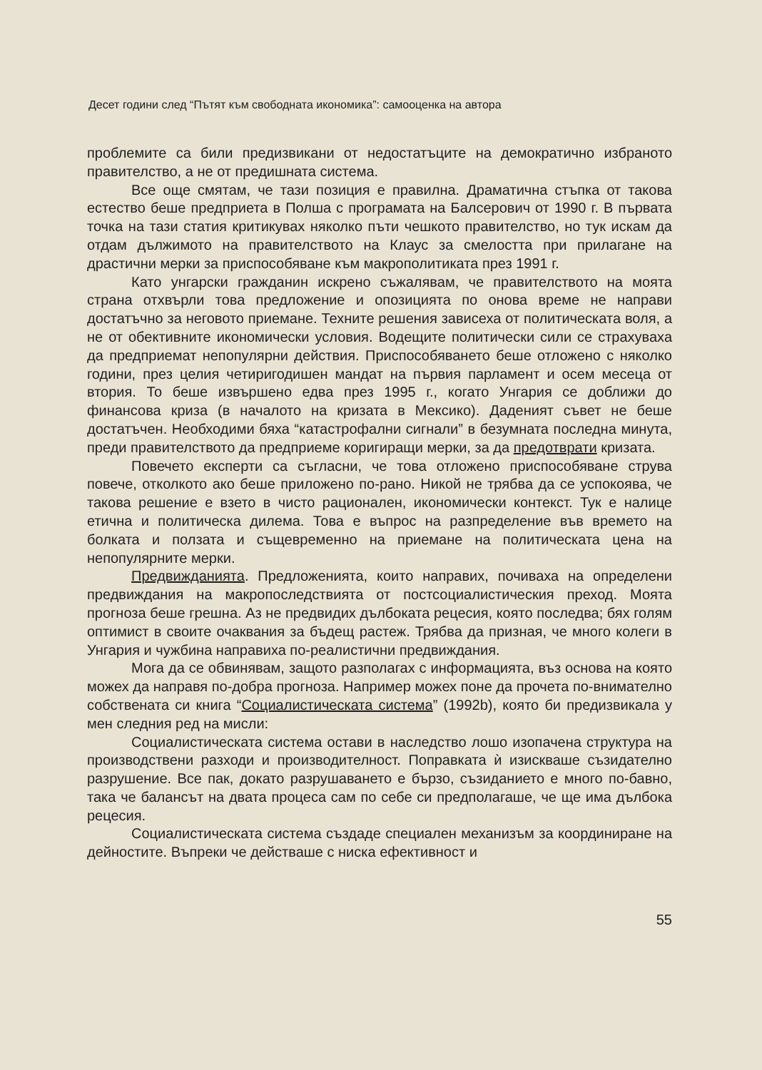Десет години след “Пътят към свободната икономика”: самооценка на автора
проблемите са били предизвикани от недостатъците на демократично избраното правителство, а не от предишната система.
Все още смятам, че тази позиция е правилна. Драматична стъпка от такова естество беше предприета в Полша с програмата на Балсерович от 1990 г. В първата точка на тази статия критикувах няколко пъти чешкото правителство, но тук искам да отдам дължимото на правителството на Клаус за смелостта при прилагане на драстични мерки за приспособяване към макрополитиката през 1991 г.
Като унгарски гражданин искрено съжалявам, че правителството на моята страна отхвърли това предложение и опозицията по онова време не направи достатъчно за неговото приемане. Техните решения зависеха от политическата воля, а не от обективните икономически условия. Водещите политически сили се страхуваха да предприемат непопулярни действия. Приспособяването беше отложено с няколко години, през целия четиригодишен мандат на първия парламент и осем месеца от втория. То беше извършено едва през 1995 г., когато Унгария се доближи до финансова криза (в началото на кризата в Мексико). Даденият съвет не беше достатъчен. Необходими бяха “катастрофални сигнали” в безумната последна минута, преди правителството да предприеме коригиращи мерки, за да предотврати кризата.
Повечето експерти са съгласни, че това отложено приспособяване струва повече, отколкото ако беше приложено по-рано. Никой не трябва да се успокоява, че такова решение е взето в чисто рационален, икономически контекст. Тук е налице етична и политическа дилема. Това е въпрос на разпределение във времето на болката и ползата и същевременно на приемане на политическата цена на непопулярните мерки.
Предвижданията. Предложенията, които направих, почиваха на определени предвиждания на макропоследствията от постсоциалистическия преход. Моята прогноза беше грешна. Аз не предвидих дълбоката рецесия, която последва; бях голям оптимист в своите очаквания за бъдещ растеж. Трябва да призная, че много колеги в Унгария и чужбина направиха по-реалистични предвиждания.
Мога да се обвинявам, защото разполагах с информацията, въз основа на която можех да направя по-добра прогноза. Например можех поне да прочета по-внимателно собствената си книга “Социалистическата система” (1992b), която би предизвикала у мен следния ред на мисли:
Социалистическата система остави в наследство лошо изопачена структура на производствени разходи и производителност. Поправката ѝ изискваше съзидателно разрушение. Все пак, докато разрушаването е бързо, съзиданието е много по-бавно, така че балансът на двата процеса сам по себе си предполагаше, че ще има дълбока рецесия.
Социалистическата система създаде специален механизъм за координиране на дейностите. Въпреки че действаше с ниска ефективност и
55